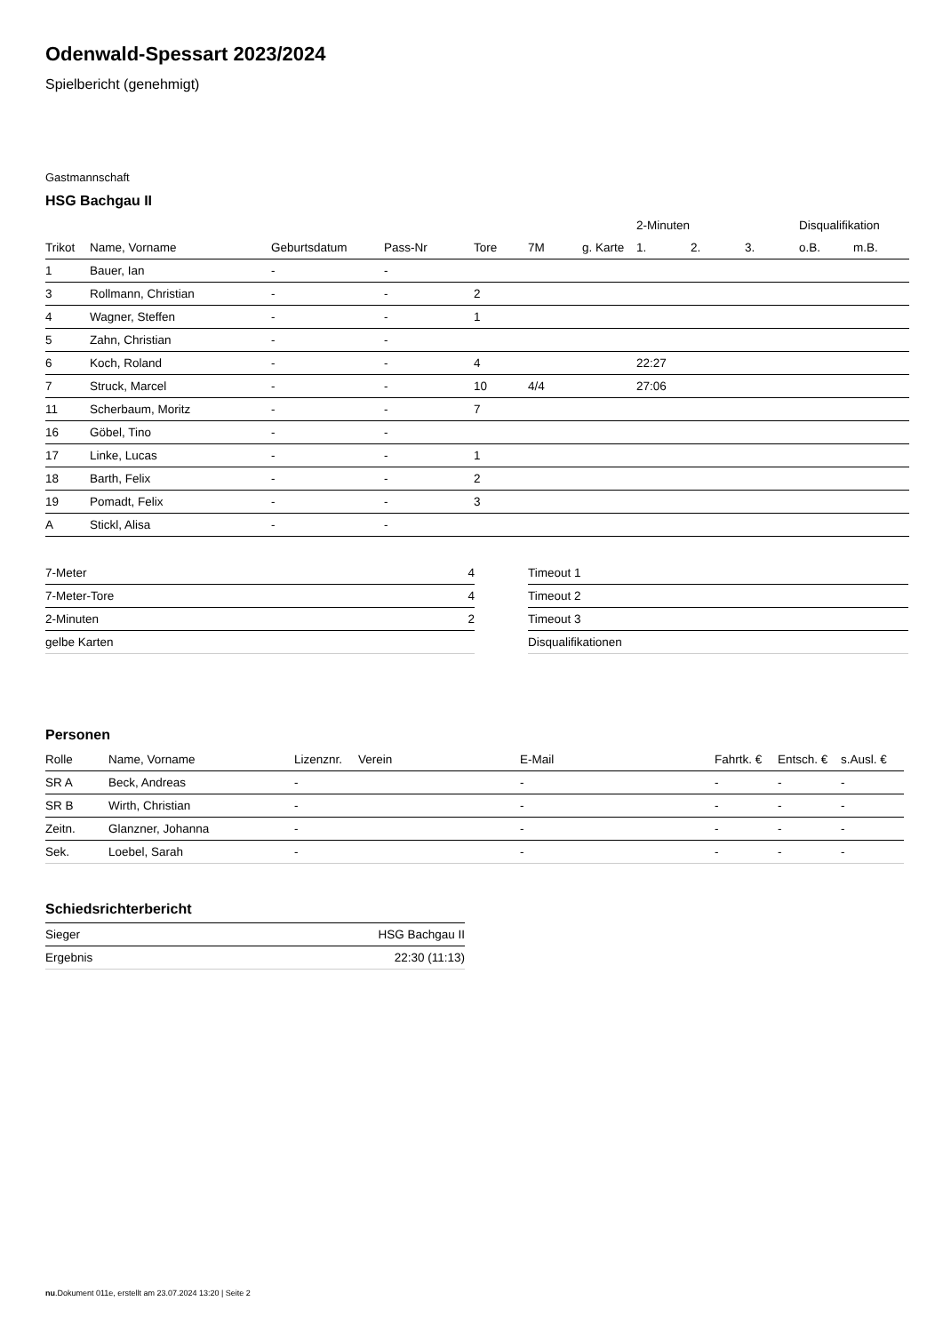Odenwald-Spessart 2023/2024
Spielbericht (genehmigt)
Gastmannschaft
HSG Bachgau II
| | | | | | | | 2-Minuten | | | Disqualifikation | |
| --- | --- | --- | --- | --- | --- | --- | --- | --- | --- | --- | --- |
| Trikot | Name, Vorname | Geburtsdatum | Pass-Nr | Tore | 7M | g. Karte | 1. | 2. | 3. | o.B. | m.B. |
| 1 | Bauer, Ian | - | - | | | | | | | | |
| 3 | Rollmann, Christian | - | - | 2 | | | | | | | |
| 4 | Wagner, Steffen | - | - | 1 | | | | | | | |
| 5 | Zahn, Christian | - | - | | | | | | | | |
| 6 | Koch, Roland | - | - | 4 | | | 22:27 | | | | |
| 7 | Struck, Marcel | - | - | 10 | 4/4 | | 27:06 | | | | |
| 11 | Scherbaum, Moritz | - | - | 7 | | | | | | | |
| 16 | Göbel, Tino | - | - | | | | | | | | |
| 17 | Linke, Lucas | - | - | 1 | | | | | | | |
| 18 | Barth, Felix | - | - | 2 | | | | | | | |
| 19 | Pomadt, Felix | - | - | 3 | | | | | | | |
| A | Stickl, Alisa | - | - | | | | | | | | |
| 7-Meter | 4 |
| 7-Meter-Tore | 4 |
| 2-Minuten | 2 |
| gelbe Karten | |
| Timeout 1 |
| Timeout 2 |
| Timeout 3 |
| Disqualifikationen |
Personen
| Rolle | Name, Vorname | Lizenznr. | Verein | E-Mail | Fahrtk. € | Entsch. € | s.Ausl. € |
| --- | --- | --- | --- | --- | --- | --- | --- |
| SR A | Beck, Andreas | - | | - | - | - | - |
| SR B | Wirth, Christian | - | | - | - | - | - |
| Zeitn. | Glanzner, Johanna | - | | - | - | - | - |
| Sek. | Loebel, Sarah | - | | - | - | - | - |
Schiedsrichterbericht
| Sieger | HSG Bachgau II |
| Ergebnis | 22:30 (11:13) |
nu.Dokument 011e, erstellt am 23.07.2024 13:20 | Seite 2